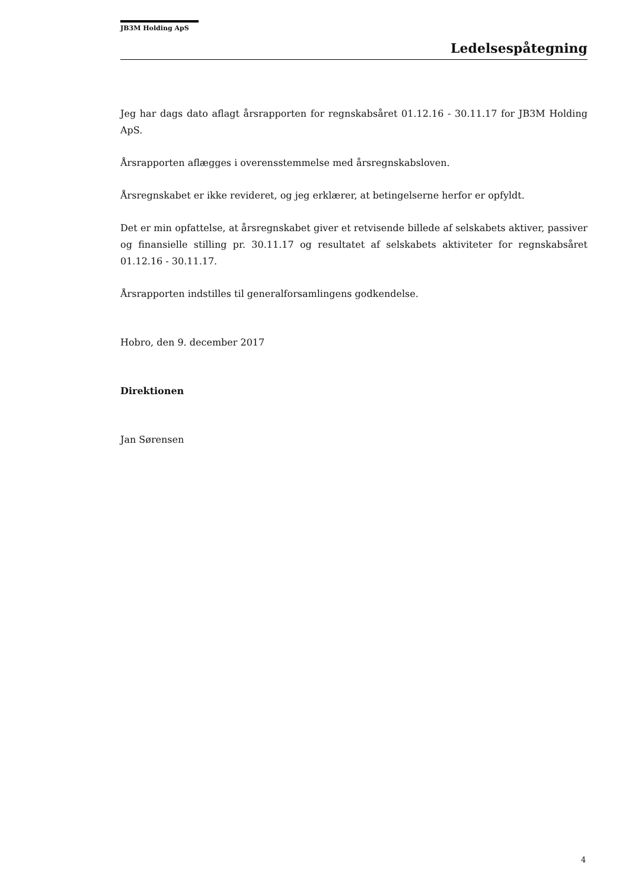JB3M Holding ApS
Ledelsespåtegning
Jeg har dags dato aflagt årsrapporten for regnskabsåret 01.12.16 - 30.11.17 for JB3M Holding ApS.
Årsrapporten aflægges i overensstemmelse med årsregnskabsloven.
Årsregnskabet er ikke revideret, og jeg erklærer, at betingelserne herfor er opfyldt.
Det er min opfattelse, at årsregnskabet giver et retvisende billede af selskabets aktiver, passiver og finansielle stilling pr. 30.11.17 og resultatet af selskabets aktiviteter for regnskabsåret 01.12.16 - 30.11.17.
Årsrapporten indstilles til generalforsamlingens godkendelse.
Hobro, den 9. december 2017
Direktionen
Jan Sørensen
4